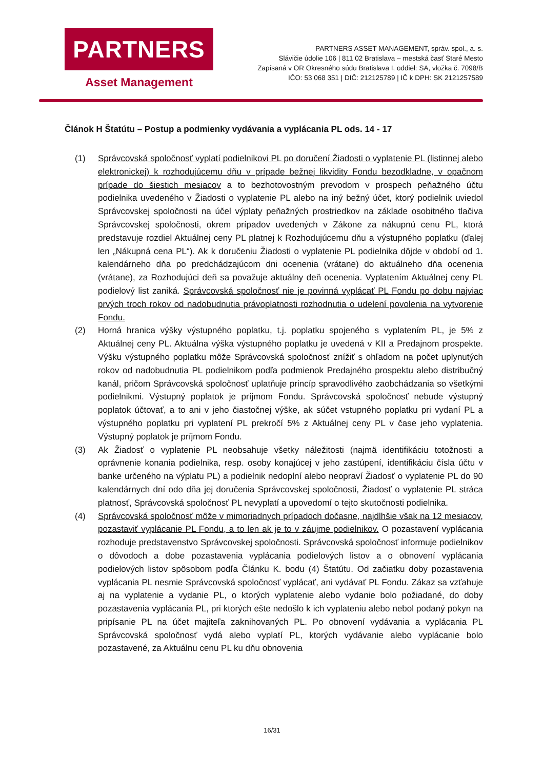PARTNERS
Asset Management
PARTNERS ASSET MANAGEMENT, správ. spol., a. s.
Slávičie údolie 106 | 811 02 Bratislava – mestská časť Staré Mesto
Zapísaná v OR Okresného súdu Bratislava I, oddiel: SA, vložka č. 7098/B
IČO: 53 068 351 | DIČ: 212125789 | IČ k DPH: SK 2121257589
Článok H Štatútu – Postup a podmienky vydávania a vyplácania PL ods. 14 - 17
(1) Správcovská spoločnosť vyplatí podielnikovi PL po doručení Žiadosti o vyplatenie PL (listinnej alebo elektronickej) k rozhodujúcemu dňu v prípade bežnej likvidity Fondu bezodkladne, v opačnom prípade do šiestich mesiacov a to bezhotovostným prevodom v prospech peňažného účtu podielnika uvedeného v Žiadosti o vyplatenie PL alebo na iný bežný účet, ktorý podielnik uviedol Správcovskej spoločnosti na účel výplaty peňažných prostriedkov na základe osobitného tlačiva Správcovskej spoločnosti, okrem prípadov uvedených v Zákone za nákupnú cenu PL, ktorá predstavuje rozdiel Aktuálnej ceny PL platnej k Rozhodujúcemu dňu a výstupného poplatku (ďalej len „Nákupná cena PL“). Ak k doručeniu Žiadosti o vyplatenie PL podielnika dôjde v období od 1. kalendárneho dňa po predchádzajúcom dni ocenenia (vrátane) do aktuálneho dňa ocenenia (vrátane), za Rozhodujúci deň sa považuje aktuálny deň ocenenia. Vyplatením Aktuálnej ceny PL podielový list zaniká. Správcovská spoločnosť nie je povinná vyplácať PL Fondu po dobu najviac prvých troch rokov od nadobudnutia právoplatnosti rozhodnutia o udelení povolenia na vytvorenie Fondu.
(2) Horná hranica výšky výstupného poplatku, t.j. poplatku spojeného s vyplatením PL, je 5% z Aktuálnej ceny PL. Aktuálna výška výstupného poplatku je uvedená v KII a Predajnom prospekte. Výšku výstupného poplatku môže Správcovská spoločnosť znížiť s ohľadom na počet uplynutých rokov od nadobudnutia PL podielnikom podľa podmienok Predajného prospektu alebo distribučný kanál, pričom Správcovská spoločnosť uplatňuje princíp spravodlivého zaobchádzania so všetkými podielnikmi. Výstupný poplatok je príjmom Fondu. Správcovská spoločnosť nebude výstupný poplatok účtovať, a to ani v jeho čiastočnej výške, ak súčet vstupného poplatku pri vydaní PL a výstupného poplatku pri vyplatení PL prekročí 5% z Aktuálnej ceny PL v čase jeho vyplatenia. Výstupný poplatok je príjmom Fondu.
(3) Ak Žiadosť o vyplatenie PL neobsahuje všetky náležitosti (najmä identifikáciu totožnosti a oprávnenie konania podielnika, resp. osoby konajúcej v jeho zastúpení, identifikáciu čísla účtu v banke určeného na výplatu PL) a podielnik nedoplní alebo neopraví Žiadosť o vyplatenie PL do 90 kalendárnych dní odo dňa jej doručenia Správcovskej spoločnosti, Žiadosť o vyplatenie PL stráca platnosť, Správcovská spoločnosť PL nevyplatí a upovedomí o tejto skutočnosti podielnika.
(4) Správcovská spoločnosť môže v mimoriadnych prípadoch dočasne, najdlhšie však na 12 mesiacov, pozastaviť vyplácanie PL Fondu, a to len ak je to v záujme podielnikov. O pozastavení vyplácania rozhoduje predstavenstvo Správcovskej spoločnosti. Správcovská spoločnosť informuje podielnikov o dôvodoch a dobe pozastavenia vyplácania podielových listov a o obnovení vyplácania podielových listov spôsobom podľa Článku K. bodu (4) Štatútu. Od začiatku doby pozastavenia vyplácania PL nesmie Správcovská spoločnosť vyplácať, ani vydávať PL Fondu. Zákaz sa vzťahuje aj na vyplatenie a vydanie PL, o ktorých vyplatenie alebo vydanie bolo požiadané, do doby pozastavenia vyplácania PL, pri ktorých ešte nedošlo k ich vyplateniu alebo nebol podaný pokyn na pripísanie PL na účet majiteľa zaknihovaných PL. Po obnovení vydávania a vyplácania PL Správcovská spoločnosť vydá alebo vyplatí PL, ktorých vydávanie alebo vyplácanie bolo pozastavené, za Aktuálnu cenu PL ku dňu obnovenia
16/31